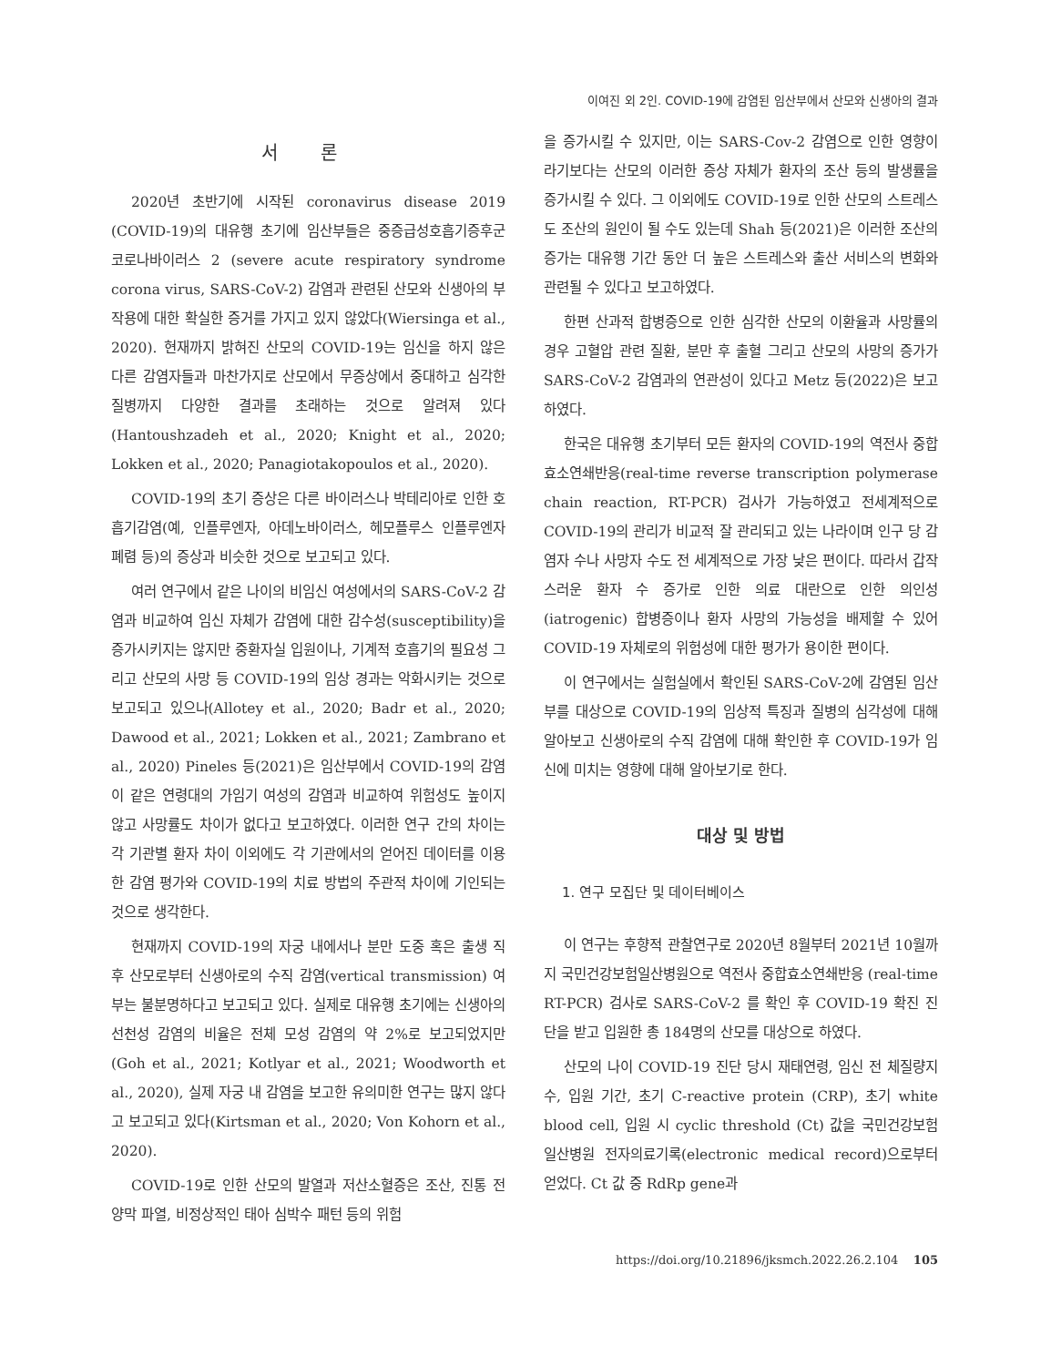이여진 외 2인. COVID-19에 감염된 임산부에서 산모와 신생아의 결과
서 론
2020년 초반기에 시작된 coronavirus disease 2019 (COVID-19)의 대유행 초기에 임산부들은 중증급성호흡기증후군 코로나바이러스 2 (severe acute respiratory syndrome corona virus, SARS-CoV-2) 감염과 관련된 산모와 신생아의 부작용에 대한 확실한 증거를 가지고 있지 않았다(Wiersinga et al., 2020). 현재까지 밝혀진 산모의 COVID-19는 임신을 하지 않은 다른 감염자들과 마찬가지로 산모에서 무증상에서 중대하고 심각한 질병까지 다양한 결과를 초래하는 것으로 알려져 있다(Hantoushzadeh et al., 2020; Knight et al., 2020; Lokken et al., 2020; Panagiotakopoulos et al., 2020).
COVID-19의 초기 증상은 다른 바이러스나 박테리아로 인한 호흡기감염(예, 인플루엔자, 아데노바이러스, 헤모플루스 인플루엔자 폐렴 등)의 증상과 비슷한 것으로 보고되고 있다.
여러 연구에서 같은 나이의 비임신 여성에서의 SARS-CoV-2 감염과 비교하여 임신 자체가 감염에 대한 감수성(susceptibility)을 증가시키지는 않지만 중환자실 입원이나, 기계적 호흡기의 필요성 그리고 산모의 사망 등 COVID-19의 임상 경과는 악화시키는 것으로 보고되고 있으나(Allotey et al., 2020; Badr et al., 2020; Dawood et al., 2021; Lokken et al., 2021; Zambrano et al., 2020) Pineles 등(2021)은 임산부에서 COVID-19의 감염이 같은 연령대의 가임기 여성의 감염과 비교하여 위험성도 높이지 않고 사망률도 차이가 없다고 보고하였다. 이러한 연구 간의 차이는 각 기관별 환자 차이 이외에도 각 기관에서의 얻어진 데이터를 이용한 감염 평가와 COVID-19의 치료 방법의 주관적 차이에 기인되는 것으로 생각한다.
현재까지 COVID-19의 자궁 내에서나 분만 도중 혹은 출생 직후 산모로부터 신생아로의 수직 감염(vertical transmission) 여부는 불분명하다고 보고되고 있다. 실제로 대유행 초기에는 신생아의 선천성 감염의 비율은 전체 모성 감염의 약 2%로 보고되었지만(Goh et al., 2021; Kotlyar et al., 2021; Woodworth et al., 2020), 실제 자궁 내 감염을 보고한 유의미한 연구는 많지 않다고 보고되고 있다(Kirtsman et al., 2020; Von Kohorn et al., 2020).
COVID-19로 인한 산모의 발열과 저산소혈증은 조산, 진통 전 양막 파열, 비정상적인 태아 심박수 패턴 등의 위험
을 증가시킬 수 있지만, 이는 SARS-Cov-2 감염으로 인한 영향이라기보다는 산모의 이러한 증상 자체가 환자의 조산 등의 발생률을 증가시킬 수 있다. 그 이외에도 COVID-19로 인한 산모의 스트레스도 조산의 원인이 될 수도 있는데 Shah 등(2021)은 이러한 조산의 증가는 대유행 기간 동안 더 높은 스트레스와 출산 서비스의 변화와 관련될 수 있다고 보고하였다.
한편 산과적 합병증으로 인한 심각한 산모의 이환율과 사망률의 경우 고혈압 관련 질환, 분만 후 출혈 그리고 산모의 사망의 증가가 SARS-CoV-2 감염과의 연관성이 있다고 Metz 등(2022)은 보고하였다.
한국은 대유행 초기부터 모든 환자의 COVID-19의 역전사 중합효소연쇄반응(real-time reverse transcription polymerase chain reaction, RT-PCR) 검사가 가능하였고 전세계적으로 COVID-19의 관리가 비교적 잘 관리되고 있는 나라이며 인구 당 감염자 수나 사망자 수도 전 세계적으로 가장 낮은 편이다. 따라서 갑작스러운 환자 수 증가로 인한 의료 대란으로 인한 의인성(iatrogenic) 합병증이나 환자 사망의 가능성을 배제할 수 있어COVID-19 자체로의 위험성에 대한 평가가 용이한 편이다.
이 연구에서는 실험실에서 확인된 SARS-CoV-2에 감염된 임산부를 대상으로 COVID-19의 임상적 특징과 질병의 심각성에 대해 알아보고 신생아로의 수직 감염에 대해 확인한 후 COVID-19가 임신에 미치는 영향에 대해 알아보기로 한다.
대상 및 방법
1. 연구 모집단 및 데이터베이스
이 연구는 후향적 관찰연구로 2020년 8월부터 2021년 10월까지 국민건강보험일산병원으로 역전사 중합효소연쇄반응 (real-time RT-PCR) 검사로 SARS-CoV-2 를 확인 후 COVID-19 확진 진단을 받고 입원한 총 184명의 산모를 대상으로 하였다.
산모의 나이 COVID-19 진단 당시 재태연령, 임신 전 체질량지수, 입원 기간, 초기 C-reactive protein (CRP), 초기 white blood cell, 입원 시 cyclic threshold (Ct) 값을 국민건강보험일산병원 전자의료기록(electronic medical record)으로부터 얻었다. Ct 값 중 RdRp gene과
https://doi.org/10.21896/jksmch.2022.26.2.104 105